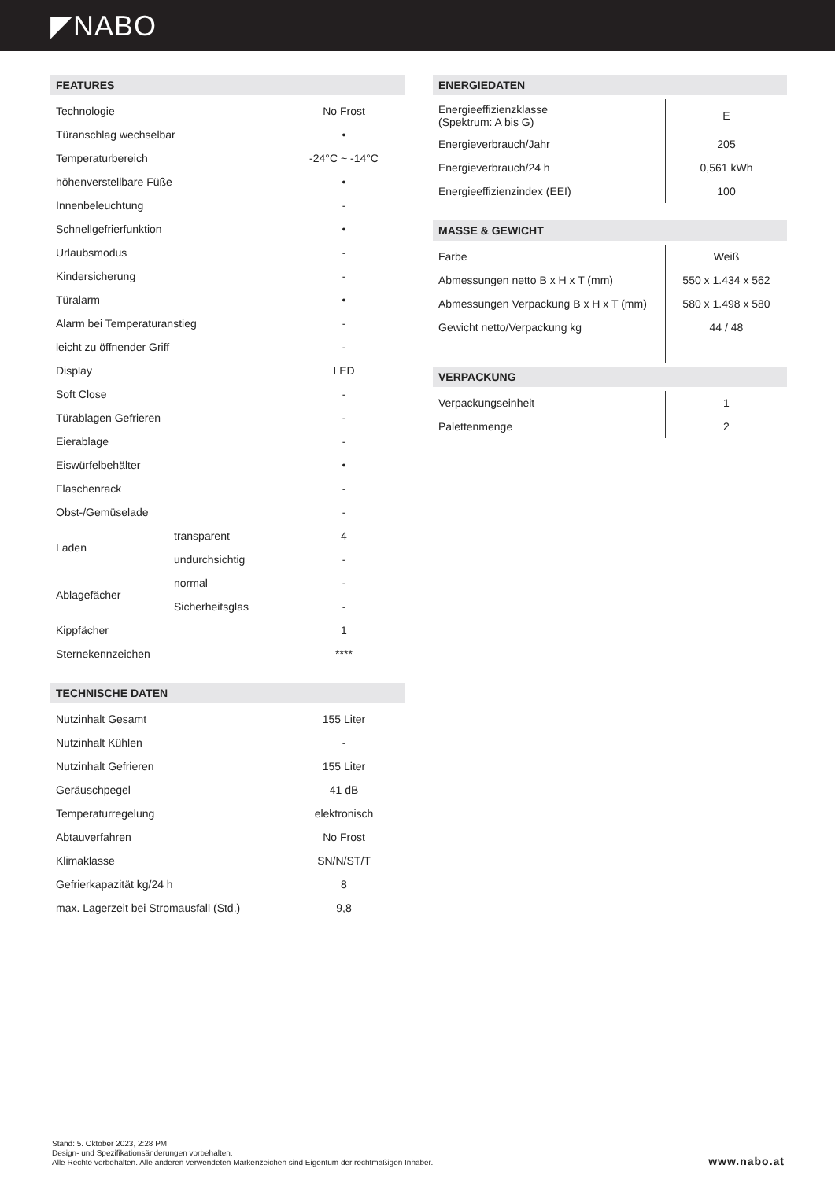◤NABO
FEATURES
| Technologie | | No Frost |
| Türanschlag wechselbar | | • |
| Temperaturbereich | | -24°C ~ -14°C |
| höhenverstellbare Füße | | • |
| Innenbeleuchtung | | - |
| Schnellgefrierfunktion | | • |
| Urlaubsmodus | | - |
| Kindersicherung | | - |
| Türalarm | | • |
| Alarm bei Temperaturanstieg | | - |
| leicht zu öffnender Griff | | - |
| Display | | LED |
| Soft Close | | - |
| Türablagen Gefrieren | | - |
| Eierablage | | - |
| Eiswürfelbehälter | | • |
| Flaschenrack | | - |
| Obst-/Gemüselade | | - |
| Laden | transparent | 4 |
| | undurchsichtig | - |
| Ablagefächer | normal | - |
| | Sicherheitsglas | - |
| Kippfächer | | 1 |
| Sternekennzeichen | | **** |
TECHNISCHE DATEN
| Nutzinhalt Gesamt | 155 Liter |
| Nutzinhalt Kühlen | - |
| Nutzinhalt Gefrieren | 155 Liter |
| Geräuschpegel | 41 dB |
| Temperaturregelung | elektronisch |
| Abtauverfahren | No Frost |
| Klimaklasse | SN/N/ST/T |
| Gefrierkapazität kg/24 h | 8 |
| max. Lagerzeit bei Stromausfall (Std.) | 9,8 |
ENERGIEDATEN
| Energieeffizienzklasse (Spektrum: A bis G) | E |
| Energieverbrauch/Jahr | 205 |
| Energieverbrauch/24 h | 0,561 kWh |
| Energieeffizienzindex (EEI) | 100 |
MASSE & GEWICHT
| Farbe | Weiß |
| Abmessungen netto B x H x T (mm) | 550 x 1.434 x 562 |
| Abmessungen Verpackung B x H x T (mm) | 580 x 1.498 x 580 |
| Gewicht netto/Verpackung kg | 44 / 48 |
VERPACKUNG
| Verpackungseinheit | 1 |
| Palettenmenge | 2 |
Stand: 5. Oktober 2023, 2:28 PM
Design- und Spezifikationsänderungen vorbehalten.
Alle Rechte vorbehalten. Alle anderen verwendeten Markenzeichen sind Eigentum der rechtmäßigen Inhaber.
www.nabo.at